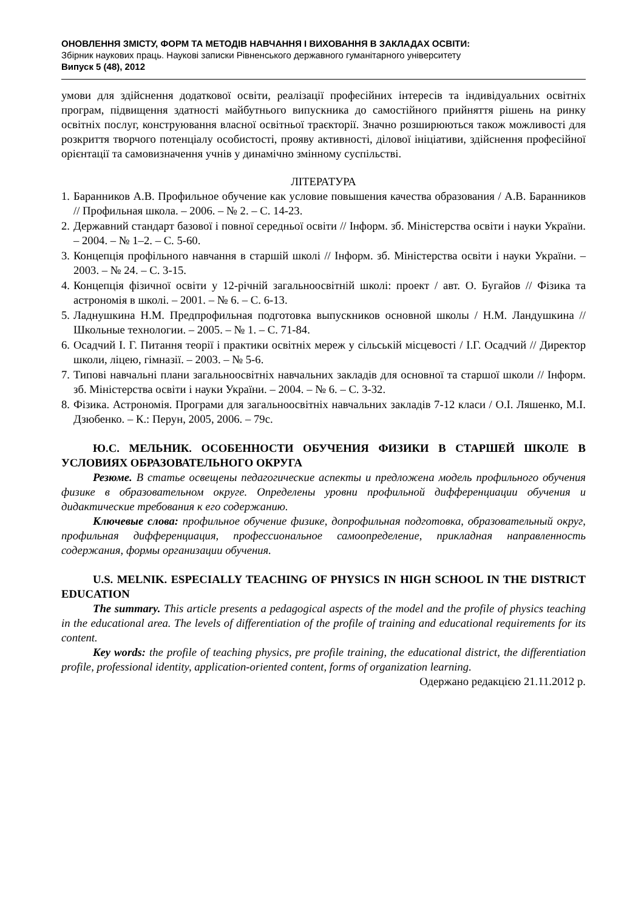ОНОВЛЕННЯ ЗМІСТУ, ФОРМ ТА МЕТОДІВ НАВЧАННЯ І ВИХОВАННЯ В ЗАКЛАДАХ ОСВІТИ:
Збірник наукових праць. Наукові записки Рівненського державного гуманітарного університету
Випуск 5 (48), 2012
умови для здійснення додаткової освіти, реалізації професійних інтересів та індивідуальних освітніх програм, підвищення здатності майбутнього випускника до самостійного прийняття рішень на ринку освітніх послуг, конструювання власної освітньої траєкторії. Значно розширюються також можливості для розкриття творчого потенціалу особистості, прояву активності, ділової ініціативи, здійснення професійної орієнтації та самовизначення учнів у динамічно змінному суспільстві.
ЛІТЕРАТУРА
1. Баранников А.В. Профильное обучение как условие повышения качества образования / А.В. Баранников // Профильная школа. – 2006. – № 2. – С. 14-23.
2. Державний стандарт базової і повної середньої освіти // Інформ. зб. Міністерства освіти і науки України. – 2004. – № 1–2. – С. 5-60.
3. Концепція профільного навчання в старшій школі // Інформ. зб. Міністерства освіти і науки України. – 2003. – № 24. – С. 3-15.
4. Концепція фізичної освіти у 12-річній загальноосвітній школі: проект / авт. О. Бугайов // Фізика та астрономія в школі. – 2001. – № 6. – С. 6-13.
5. Ладнушкина Н.М. Предпрофильная подготовка выпускников основной школы / Н.М. Ландушкина // Школьные технологии. – 2005. – № 1. – С. 71-84.
6. Осадчий І. Г. Питання теорії і практики освітніх мереж у сільській місцевості / І.Г. Осадчий // Директор школи, ліцею, гімназії. – 2003. – № 5-6.
7. Типові навчальні плани загальноосвітніх навчальних закладів для основної та старшої школи // Інформ. зб. Міністерства освіти і науки України. – 2004. – № 6. – С. 3-32.
8. Фізика. Астрономія. Програми для загальноосвітніх навчальних закладів 7-12 класи / О.І. Ляшенко, М.І. Дзюбенко. – К.: Перун, 2005, 2006. – 79с.
Ю.С. МЕЛЬНИК. ОСОБЕННОСТИ ОБУЧЕНИЯ ФИЗИКИ В СТАРШЕЙ ШКОЛЕ В УСЛОВИЯХ ОБРАЗОВАТЕЛЬНОГО ОКРУГА
Резюме. В статье освещены педагогические аспекты и предложена модель профильного обучения физике в образовательном округе. Определены уровни профильной дифференциации обучения и дидактические требования к его содержанию.
Ключевые слова: профильное обучение физике, допрофильная подготовка, образовательный округ, профильная дифференциация, профессиональное самоопределение, прикладная направленность содержания, формы организации обучения.
U.S. MELNIK. ESPECIALLY TEACHING OF PHYSICS IN HIGH SCHOOL IN THE DISTRICT EDUCATION
The summary. This article presents a pedagogical aspects of the model and the profile of physics teaching in the educational area. The levels of differentiation of the profile of training and educational requirements for its content.
Key words: the profile of teaching physics, pre profile training, the educational district, the differentiation profile, professional identity, application-oriented content, forms of organization learning.
Одержано редакцією 21.11.2012 р.